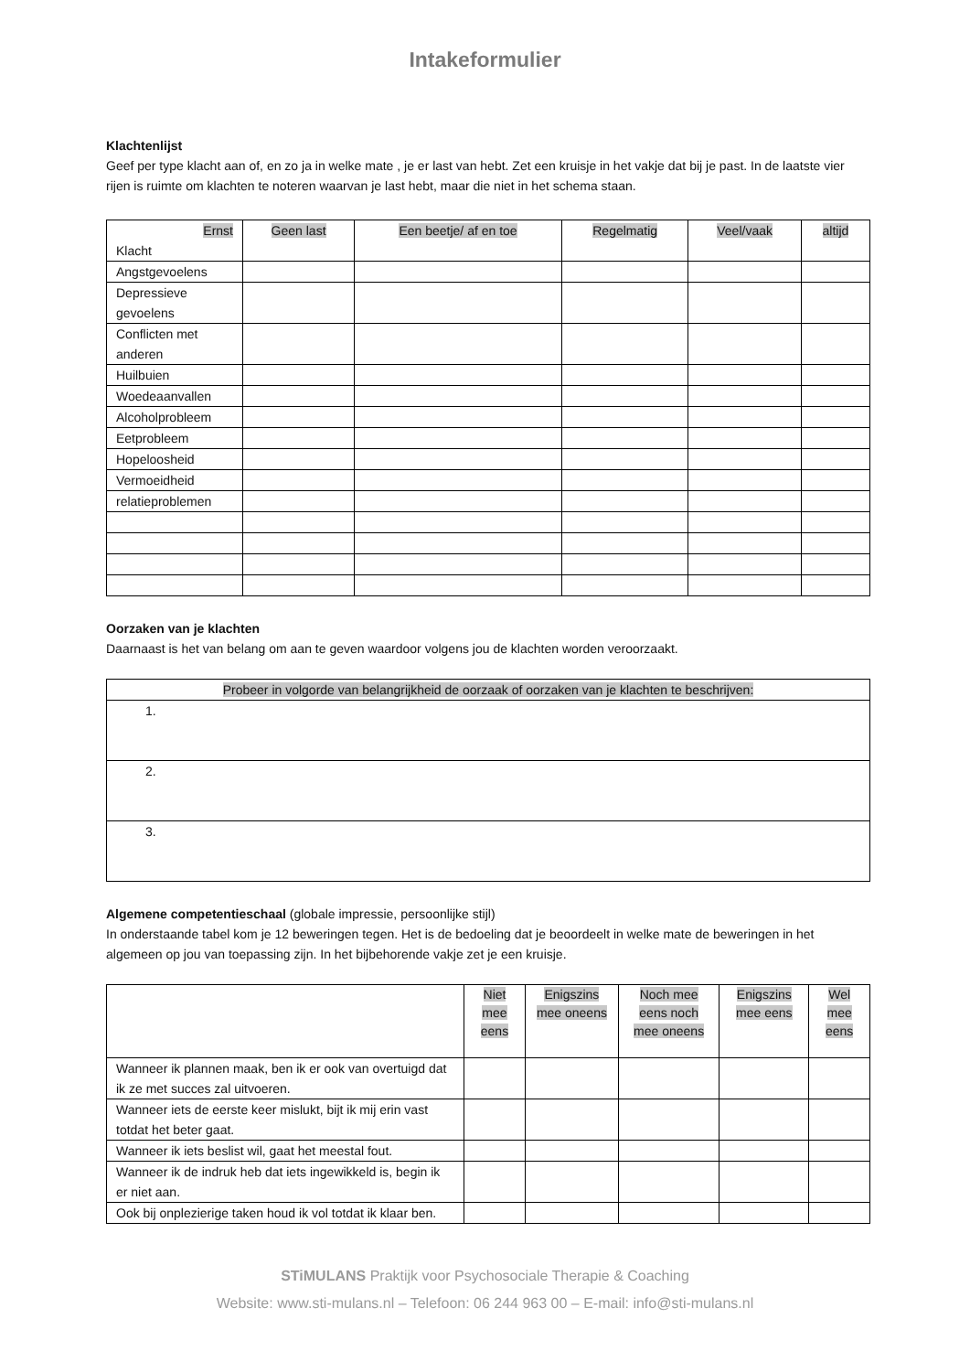Intakeformulier
Klachtenlijst
Geef per type klacht aan of, en zo ja in welke mate , je er last van hebt. Zet een kruisje in het vakje dat bij je past. In de laatste vier rijen is ruimte om klachten te noteren waarvan je last hebt, maar die niet in het schema staan.
| Ernst Klacht | Geen last | Een beetje/ af en toe | Regelmatig | Veel/vaak | altijd |
| Angstgevoelens | | | | | |
| Depressieve gevoelens | | | | | |
| Conflicten met anderen | | | | | |
| Huilbuien | | | | | |
| Woedeaanvallen | | | | | |
| Alcoholprobleem | | | | | |
| Eetprobleem | | | | | |
| Hopeloosheid | | | | | |
| Vermoeidheid | | | | | |
| relatieproblemen | | | | | |
Oorzaken van je klachten
Daarnaast is het van belang om aan te geven waardoor volgens jou de klachten worden veroorzaakt.
| Probeer in volgorde van belangrijkheid de oorzaak of oorzaken van je klachten te beschrijven: |
| --- |
| 1. |
| 2. |
| 3. |
Algemene competentieschaal (globale impressie, persoonlijke stijl)
In onderstaande tabel kom je 12 beweringen tegen. Het is de bedoeling dat je beoordeelt in welke mate de beweringen in het algemeen op jou van toepassing zijn. In het bijbehorende vakje zet je een kruisje.
| | Niet mee eens | Enigszins mee oneens | Noch mee eens noch mee oneens | Enigszins mee eens | Wel mee eens |
| Wanneer ik plannen maak, ben ik er ook van overtuigd dat ik ze met succes zal uitvoeren. | | | | | |
| Wanneer iets de eerste keer mislukt, bijt ik mij erin vast totdat het beter gaat. | | | | | |
| Wanneer ik iets beslist wil, gaat het meestal fout. | | | | | |
| Wanneer ik de indruk heb dat iets ingewikkeld is, begin ik er niet aan. | | | | | |
| Ook bij onplezierige taken houd ik vol totdat ik klaar ben. | | | | | |
STiMULANS Praktijk voor Psychosociale Therapie & Coaching
Website: www.sti-mulans.nl – Telefoon: 06 244 963 00 – E-mail: info@sti-mulans.nl